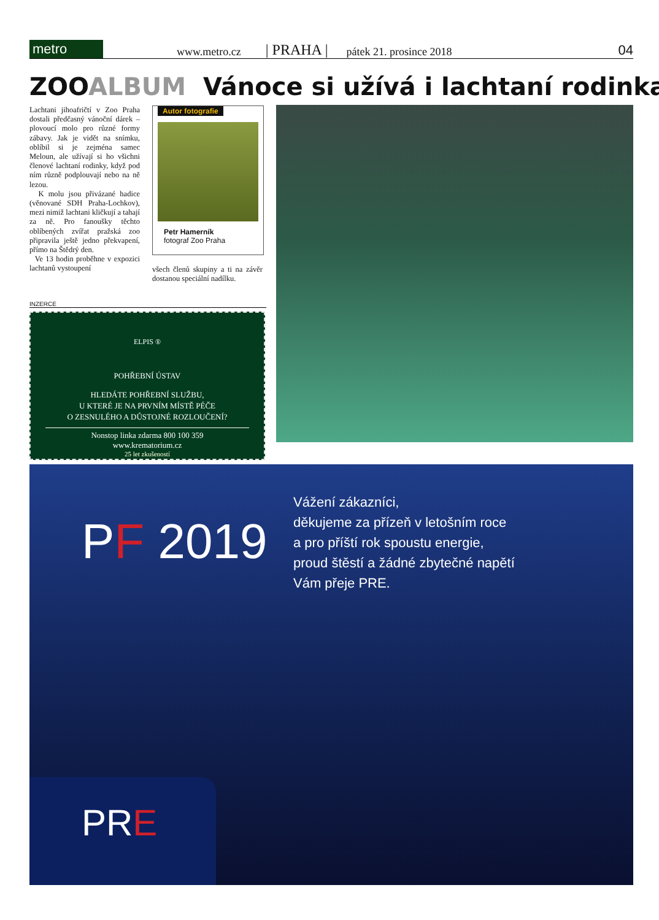metro
www.metro.cz
| PRAHA |
pátek 21. prosince 2018
04
ZOOALBUM Vánoce si užívá i lachtaní rodinka
Lachtani jihoafričtí v Zoo Praha dostali předčasný vánoční dárek – plovoucí molo pro různé formy zábavy. Jak je vidět na snímku, oblíbil si je zejména samec Meloun, ale užívají si ho všichni členové lachtaní rodinky, když pod ním různě podplouvají nebo na ně lezou.
K molu jsou přivázané hadice (věnované SDH Praha-Lochkov), mezi nimiž lachtani kličkují a tahají za ně. Pro fanoušky těchto oblíbených zvířat pražská zoo připravila ještě jedno překvapení, přímo na Štědrý den.
Ve 13 hodin proběhne v expozici lachtanů vystoupení
Autor fotografie
Petr Hamerník
fotograf Zoo Praha
všech členů skupiny a ti na závěr dostanou speciální nadílku.
INZERCE
ELPIS ®
POHŘEBNÍ ÚSTAV
HLEDÁTE POHŘEBNÍ SLUŽBU,
U KTERÉ JE NA PRVNÍM MÍSTĚ PÉČE
O ZESNULÉHO A DŮSTOJNÉ ROZLOUČENÍ?
Nonstop linka zdarma 800 100 359
www.krematorium.cz
25 let zkušeností
PF 2019
Vážení zákazníci,
děkujeme za přízeň v letošním roce
a pro příští rok spoustu energie,
proud štěstí a žádné zbytečné napětí
Vám přeje PRE.
PRE